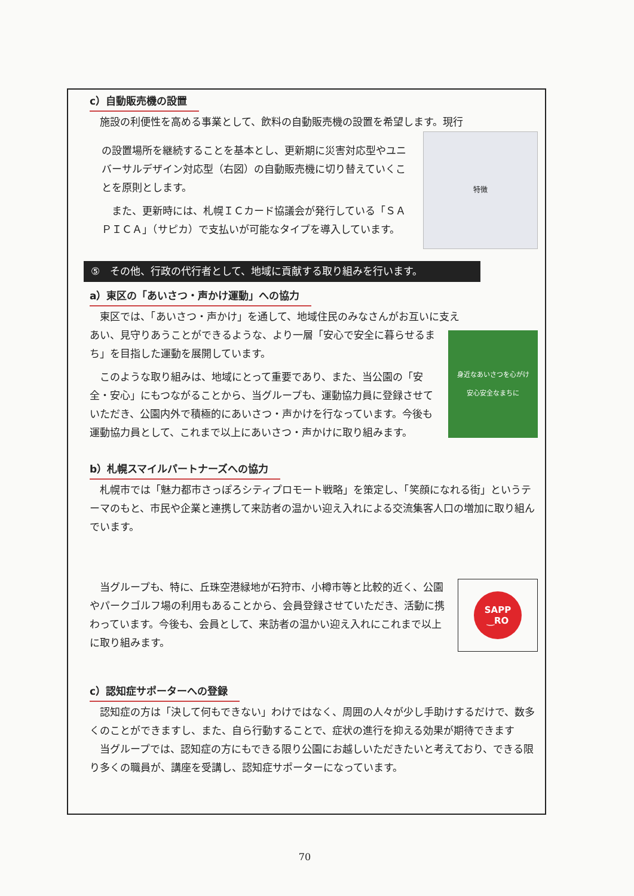c）自動販売機の設置
施設の利便性を高める事業として、飲料の自動販売機の設置を希望します。現行
の設置場所を継続することを基本とし、更新期に災害対応型やユニバーサルデザイン対応型（右図）の自動販売機に切り替えていくことを原則とします。
また、更新時には、札幌ＩＣカード協議会が発行している「ＳＡＰＩＣＡ」（サピカ）で支払いが可能なタイプを導入しています。
特徴
⑤　その他、行政の代行者として、地域に貢献する取り組みを行います。
a）東区の「あいさつ・声かけ運動」への協力
東区では、「あいさつ・声かけ」を通して、地域住民のみなさんがお互いに支え
あい、見守りあうことができるような、より一層「安心で安全に暮らせるまち」を目指した運動を展開しています。
このような取り組みは、地域にとって重要であり、また、当公園の「安全・安心」にもつながることから、当グループも、運動協力員に登録させていただき、公園内外で積極的にあいさつ・声かけを行なっています。今後も運動協力員として、これまで以上にあいさつ・声かけに取り組みます。
身近なあいさつを心がけ
安心安全なまちに
b）札幌スマイルパートナーズへの協力
札幌市では「魅力都市さっぽろシティプロモート戦略」を策定し、「笑顔になれる街」というテーマのもと、市民や企業と連携して来訪者の温かい迎え入れによる交流集客人口の増加に取り組んでいます。
当グループも、特に、丘珠空港緑地が石狩市、小樽市等と比較的近く、公園やパークゴルフ場の利用もあることから、会員登録させていただき、活動に携わっています。今後も、会員として、来訪者の温かい迎え入れにこれまで以上に取り組みます。
SAPP
‿RO
c）認知症サポーターへの登録
認知症の方は「決して何もできない」わけではなく、周囲の人々が少し手助けするだけで、数多くのことができますし、また、自ら行動することで、症状の進行を抑える効果が期待できます
当グループでは、認知症の方にもできる限り公園にお越しいただきたいと考えており、できる限り多くの職員が、講座を受講し、認知症サポーターになっています。
70